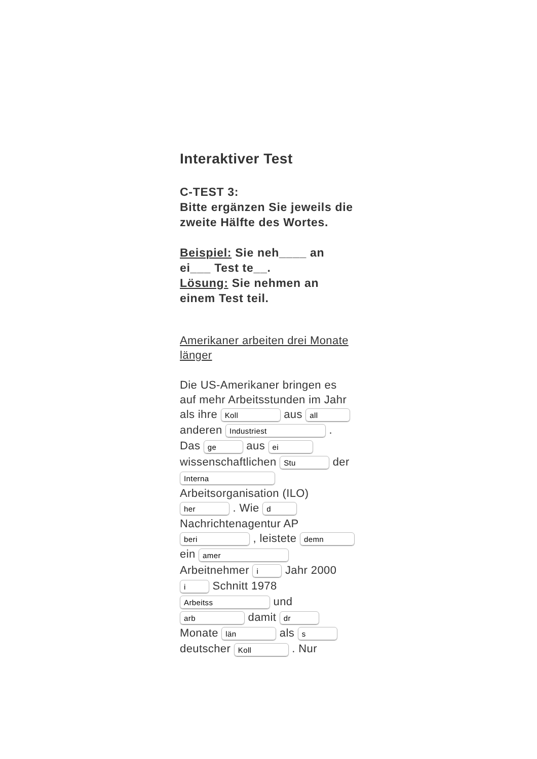Interaktiver Test
C-TEST 3:
Bitte ergänzen Sie jeweils die zweite Hälfte des Wortes.
Beispiel: Sie neh____ an ei___ Test te__.
Lösung: Sie nehmen an einem Test teil.
Amerikaner arbeiten drei Monate länger
Die US-Amerikaner bringen es auf mehr Arbeitsstunden im Jahr als ihre Koll aus all anderen Industriest . Das ge aus ei wissenschaftlichen Stu der Interna Arbeitsorganisation (ILO) her . Wie d Nachrichtenagentur AP beri , leistete demn ein amer Arbeitnehmer i Jahr 2000 i Schnitt 1978 Arbeitss und arb damit dr Monate län als s deutscher Koll . Nur